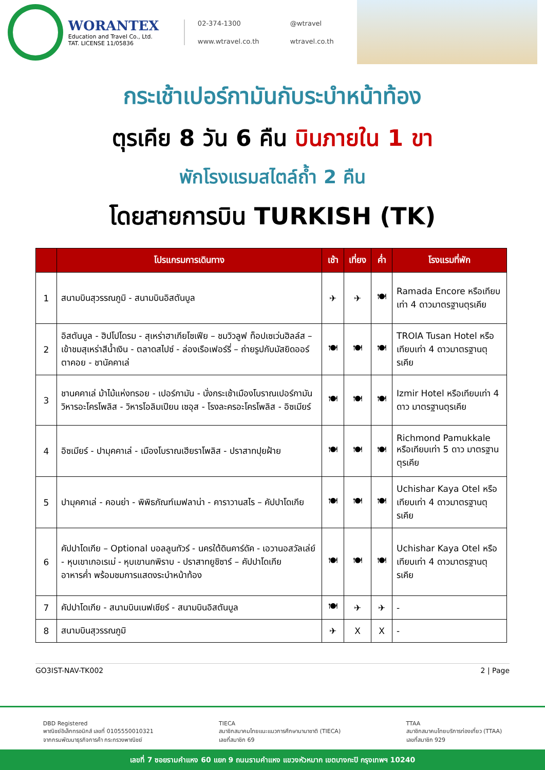WORANTEX
Education and Travel Co., Ltd.
TAT. LICENSE 11/05836
02-374-1300
@wtravel
www.wtravel.co.th
wtravel.co.th
กระเช้าเปอร์กามันกับระบำหน้าท้อง
ตุรเคีย 8 วัน 6 คืน บินภายใน 1 ขา
พักโรงแรมสไตล์ถ้ำ 2 คืน
โดยสายการบิน TURKISH (TK)
| | โปรแกรมการเดินทาง | เช้า | เที่ยง | ค่ำ | โรงแรมที่พัก |
| --- | --- | --- | --- | --- | --- |
| 1 | สนามบินสุวรรณภูมิ - สนามบินอิสตันบูล | ✈ | ✈ | 🍽 | Ramada Encore หรือเทียบเท่า 4 ดาวมาตรฐานตุรเคีย |
| 2 | อิสตันบูล - ฮิปโปโดรม - สุเหร่าฮาเกียโซเฟีย – ชมวิวลูฟ ท็อปเซเว่นฮิลล์ส – เข้าชมสุเหร่าสีน้ำเงิน - ตลาดสไปซ์ - ล่องเรือเฟอร์รี่ – ถ่ายรูปกับมัสยิดออร์ตาคอย - ชานัคคาเล่ | 🍽 | 🍽 | 🍽 | TROIA Tusan Hotel หรือเทียบเท่า 4 ดาวมาตรฐานตุรเคีย |
| 3 | ชานคคาเล่ ม้าไม้แห่งทรอย - เปอร์กามัน - นั่งกระเช้าเมืองโบราณเปอร์กามัน วิหารอะโครโพลิส - วิหารโอลิมเปียน เซอุส - โรงละครอะโครโพลิส - อิซเมียร์ | 🍽 | 🍽 | 🍽 | Izmir Hotel หรือเทียบเท่า 4 ดาว มาตรฐานตุรเคีย |
| 4 | อิซเมียร์ - ปามุคคาเล่ - เมืองโบราณเฮียราโพลิส - ปราสาทปุยฝ้าย | 🍽 | 🍽 | 🍽 | Richmond Pamukkale หรือเทียบเท่า 5 ดาว มาตรฐานตุรเคีย |
| 5 | ปามุคคาเล่ - คอนย่า - พิพิธภัณฑ์เมฟลาน่า - คาราวานสไร – คัปปาโดเกีย | 🍽 | 🍽 | 🍽 | Uchishar Kaya Otel หรือเทียบเท่า 4 ดาวมาตรฐานตุรเคีย |
| 6 | คัปปาโดเกีย – Optional บอลลูนทัวร์ - นครใต้ดินคาร์ดัค - เอวานอสวัลเล่ย์ - หุบเขาเกอเรเม่ - หุบเขานกพิราบ - ปราสาทยูชิซาร์ – คัปปาโดเกีย อาหารค่ำ พร้อมชมการแสดงระบำหน้าท้อง | 🍽 | 🍽 | 🍽 | Uchishar Kaya Otel หรือเทียบเท่า 4 ดาวมาตรฐานตุรเคีย |
| 7 | คัปปาโดเกีย - สนามบินเนฟเชียร์ - สนามบินอิสตันบูล | 🍽 | ✈ | ✈ | - |
| 8 | สนามบินสุวรรณภูมิ | ✈ | X | X | - |
GO3IST-NAV-TK002 2 | Page
DBD Registered
พาณิชย์อิเล็กทรอนิกส์ เลขที่ 0105550010321
จากกรมพัฒนาธุรกิจการค้า กระทรวงพาณิชย์
TIECA
สมาชิกสมาคมไทยแนะแนวการศึกษานานาชาติ (TIECA)
เลขที่สมาชิก 69
TTAA
สมาชิกสมาคมไทยบริการท่องเที่ยว (TTAA)
เลขที่สมาชิก 929
เลขที่ 7 ซอยรามคำแหง 60 แยก 9 ถนนรามคำแหง แขวงหัวหมาก เขตบางกะปิ กรุงเทพฯ 10240